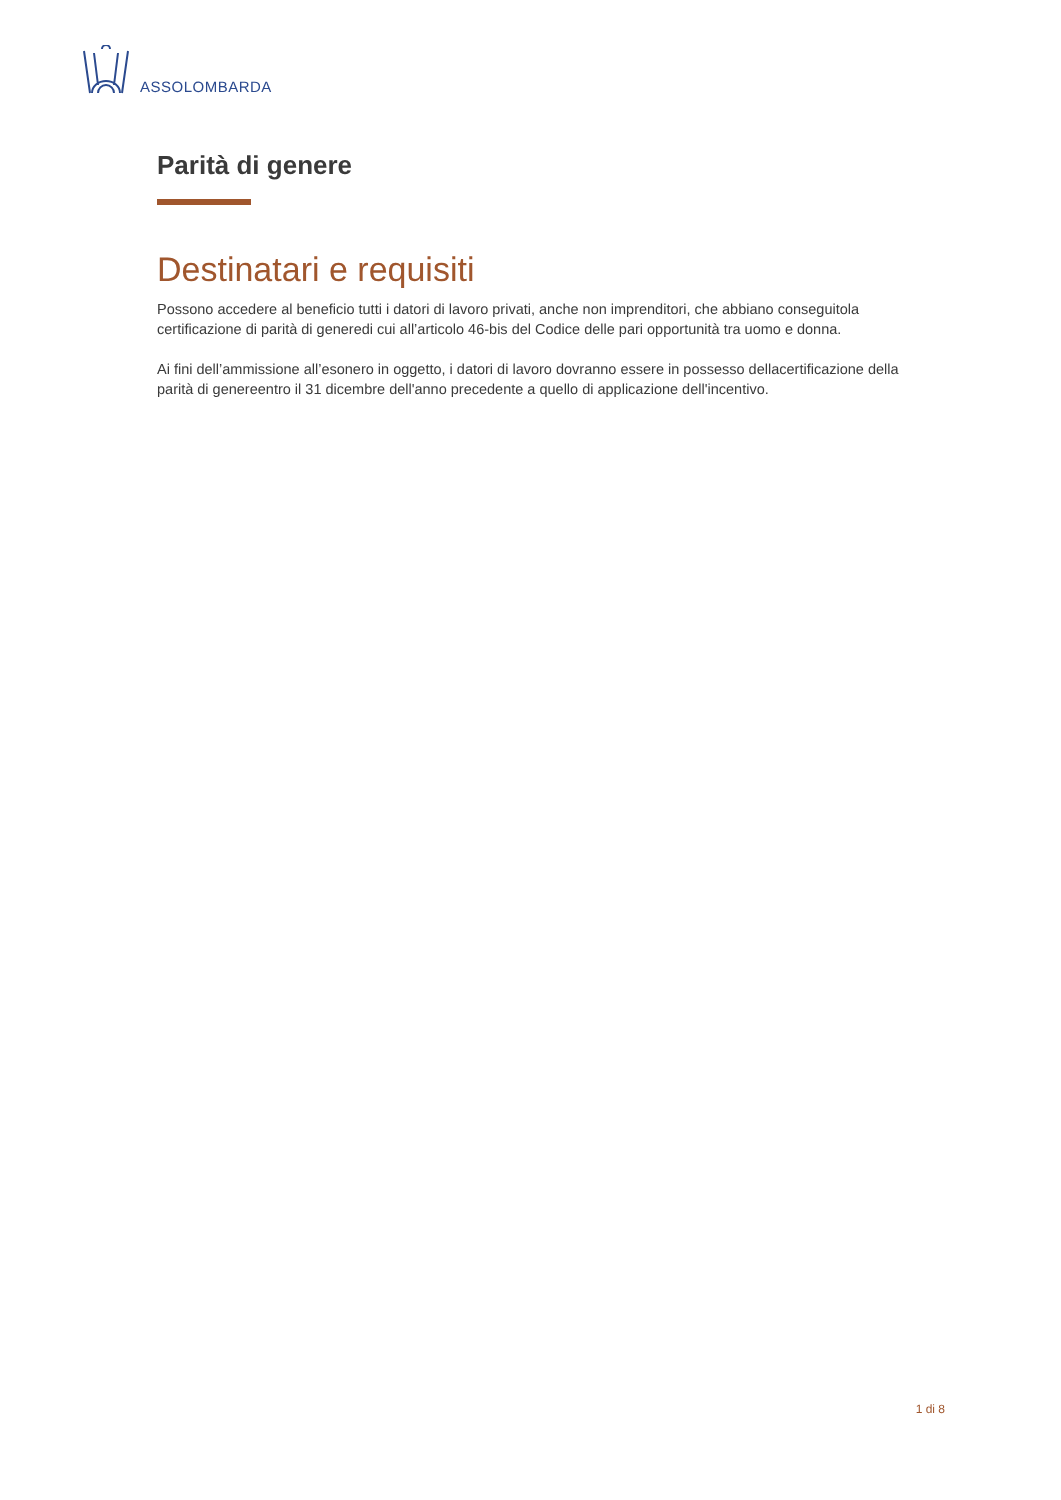ASSOLOMBARDA
Parità di genere
Destinatari e requisiti
Possono accedere al beneficio tutti i datori di lavoro privati, anche non imprenditori, che abbiano conseguitola certificazione di parità di generedi cui all’articolo 46-bis del Codice delle pari opportunità tra uomo e donna.
Ai fini dell’ammissione all’esonero in oggetto, i datori di lavoro dovranno essere in possesso dellacertificazione della parità di genereentro il 31 dicembre dell'anno precedente a quello di applicazione dell'incentivo.
1 di 8